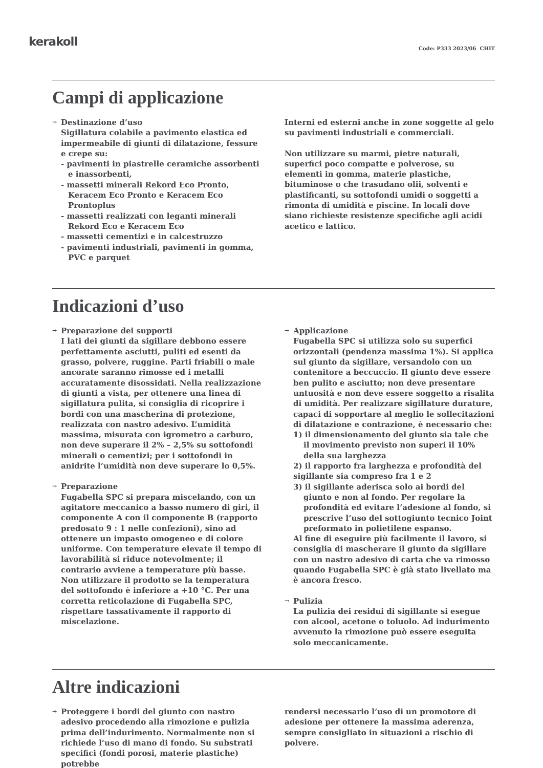kerakoll
Code: P333 2023/06 CHIT
Campi di applicazione
→ Destinazione d’uso
Sigillatura colabile a pavimento elastica ed impermeabile di giunti di dilatazione, fessure e crepe su:
- pavimenti in piastrelle ceramiche assorbenti e inassorbenti,
- massetti minerali Rekord Eco Pronto, Keracem Eco Pronto e Keracem Eco Prontoplus
- massetti realizzati con leganti minerali Rekord Eco e Keracem Eco
- massetti cementizi e in calcestruzzo
- pavimenti industriali, pavimenti in gomma, PVC e parquet
Interni ed esterni anche in zone soggette al gelo su pavimenti industriali e commerciali.
Non utilizzare su marmi, pietre naturali, superfici poco compatte e polverose, su elementi in gomma, materie plastiche, bituminose o che trasudano olii, solventi e plastificanti, su sottofondi umidi o soggetti a rimonta di umidità e piscine. In locali dove siano richieste resistenze specifiche agli acidi acetico e lattico.
Indicazioni d’uso
→
Preparazione dei supporti
I lati dei giunti da sigillare debbono essere perfettamente asciutti, puliti ed esenti da grasso, polvere, ruggine. Parti friabili o male ancorate saranno rimosse ed i metalli accuratamente disossidati. Nella realizzazione di giunti a vista, per ottenere una linea di sigillatura pulita, si consiglia di ricoprire i bordi con una mascherina di protezione, realizzata con nastro adesivo. L’umidità massima, misurata con igrometro a carburo, non deve superare il 2% – 2,5% su sottofondi minerali o cementizi; per i sottofondi in anidrite l’umidità non deve superare lo 0,5%.
→
Preparazione
Fugabella SPC si prepara miscelando, con un agitatore meccanico a basso numero di giri, il componente A con il componente B (rapporto predosato 9 : 1 nelle confezioni), sino ad ottenere un impasto omogeneo e di colore uniforme. Con temperature elevate il tempo di lavorabilità si riduce notevolmente; il contrario avviene a temperature più basse. Non utilizzare il prodotto se la temperatura del sottofondo è inferiore a +10 °C. Per una corretta reticolazione di Fugabella SPC, rispettare tassativamente il rapporto di miscelazione.
→ Applicazione
Fugabella SPC si utilizza solo su superfici orizzontali (pendenza massima 1%). Si applica sul giunto da sigillare, versandolo con un contenitore a beccuccio. Il giunto deve essere ben pulito e asciutto; non deve presentare untuosità e non deve essere soggetto a risalita di umidità. Per realizzare sigillature durature, capaci di sopportare al meglio le sollecitazioni di dilatazione e contrazione, è necessario che:
1) il dimensionamento del giunto sia tale che il movimento previsto non superi il 10% della sua larghezza
2) il rapporto fra larghezza e profondità del sigillante sia compreso fra 1 e 2
3) il sigillante aderisca solo ai bordi del giunto e non al fondo. Per regolare la profondità ed evitare l’adesione al fondo, si prescrive l’uso del sottogiunto tecnico Joint preformato in polietilene espanso.
Al fine di eseguire più facilmente il lavoro, si consiglia di mascherare il giunto da sigillare con un nastro adesivo di carta che va rimosso quando Fugabella SPC è già stato livellato ma è ancora fresco.
→
Pulizia
La pulizia dei residui di sigillante si esegue con alcool, acetone o toluolo. Ad indurimento avvenuto la rimozione può essere eseguita solo meccanicamente.
Altre indicazioni
→ Proteggere i bordi del giunto con nastro adesivo procedendo alla rimozione e pulizia prima dell’indurimento. Normalmente non si richiede l’uso di mano di fondo. Su substrati specifici (fondi porosi, materie plastiche) potrebbe
rendersi necessario l’uso di un promotore di adesione per ottenere la massima aderenza, sempre consigliato in situazioni a rischio di polvere.